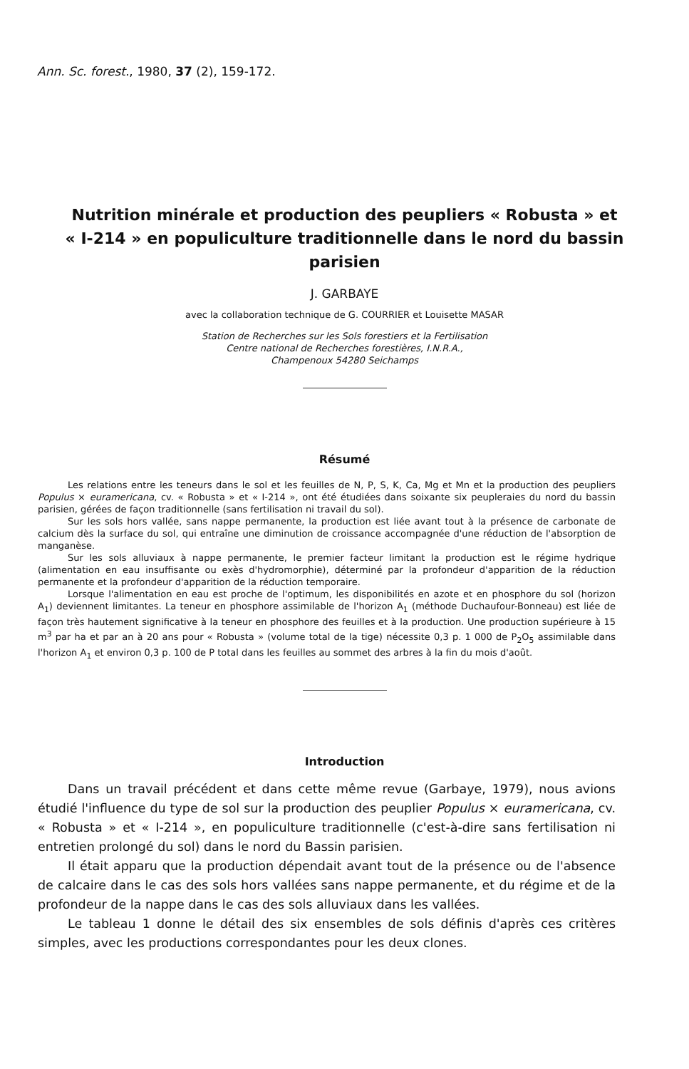Ann. Sc. forest., 1980, 37 (2), 159-172.
Nutrition minérale et production des peupliers « Robusta » et « I-214 » en populiculture traditionnelle dans le nord du bassin parisien
J. GARBAYE
avec la collaboration technique de G. COURRIER et Louisette MASAR
Station de Recherches sur les Sols forestiers et la Fertilisation
Centre national de Recherches forestières, I.N.R.A.,
Champenoux 54280 Seichamps
Résumé
Les relations entre les teneurs dans le sol et les feuilles de N, P, S, K, Ca, Mg et Mn et la production des peupliers Populus × euramericana, cv. « Robusta » et « I-214 », ont été étudiées dans soixante six peupleraies du nord du bassin parisien, gérées de façon traditionnelle (sans fertilisation ni travail du sol).
Sur les sols hors vallée, sans nappe permanente, la production est liée avant tout à la présence de carbonate de calcium dès la surface du sol, qui entraîne une diminution de croissance accompagnée d'une réduction de l'absorption de manganèse.
Sur les sols alluviaux à nappe permanente, le premier facteur limitant la production est le régime hydrique (alimentation en eau insuffisante ou exès d'hydromorphie), déterminé par la profondeur d'apparition de la réduction permanente et la profondeur d'apparition de la réduction temporaire.
Lorsque l'alimentation en eau est proche de l'optimum, les disponibilités en azote et en phosphore du sol (horizon A<sub>1</sub>) deviennent limitantes. La teneur en phosphore assimilable de l'horizon A<sub>1</sub> (méthode Duchaufour-Bonneau) est liée de façon très hautement significative à la teneur en phosphore des feuilles et à la production. Une production supérieure à 15 m<sup>3</sup> par ha et par an à 20 ans pour « Robusta » (volume total de la tige) nécessite 0,3 p. 1 000 de P<sub>2</sub>O<sub>5</sub> assimilable dans l'horizon A<sub>1</sub> et environ 0,3 p. 100 de P total dans les feuilles au sommet des arbres à la fin du mois d'août.
Introduction
Dans un travail précédent et dans cette même revue (Garbaye, 1979), nous avions étudié l'influence du type de sol sur la production des peuplier Populus × euramericana, cv. « Robusta » et « I-214 », en populiculture traditionnelle (c'est-à-dire sans fertilisation ni entretien prolongé du sol) dans le nord du Bassin parisien.
Il était apparu que la production dépendait avant tout de la présence ou de l'absence de calcaire dans le cas des sols hors vallées sans nappe permanente, et du régime et de la profondeur de la nappe dans le cas des sols alluviaux dans les vallées.
Le tableau 1 donne le détail des six ensembles de sols définis d'après ces critères simples, avec les productions correspondantes pour les deux clones.